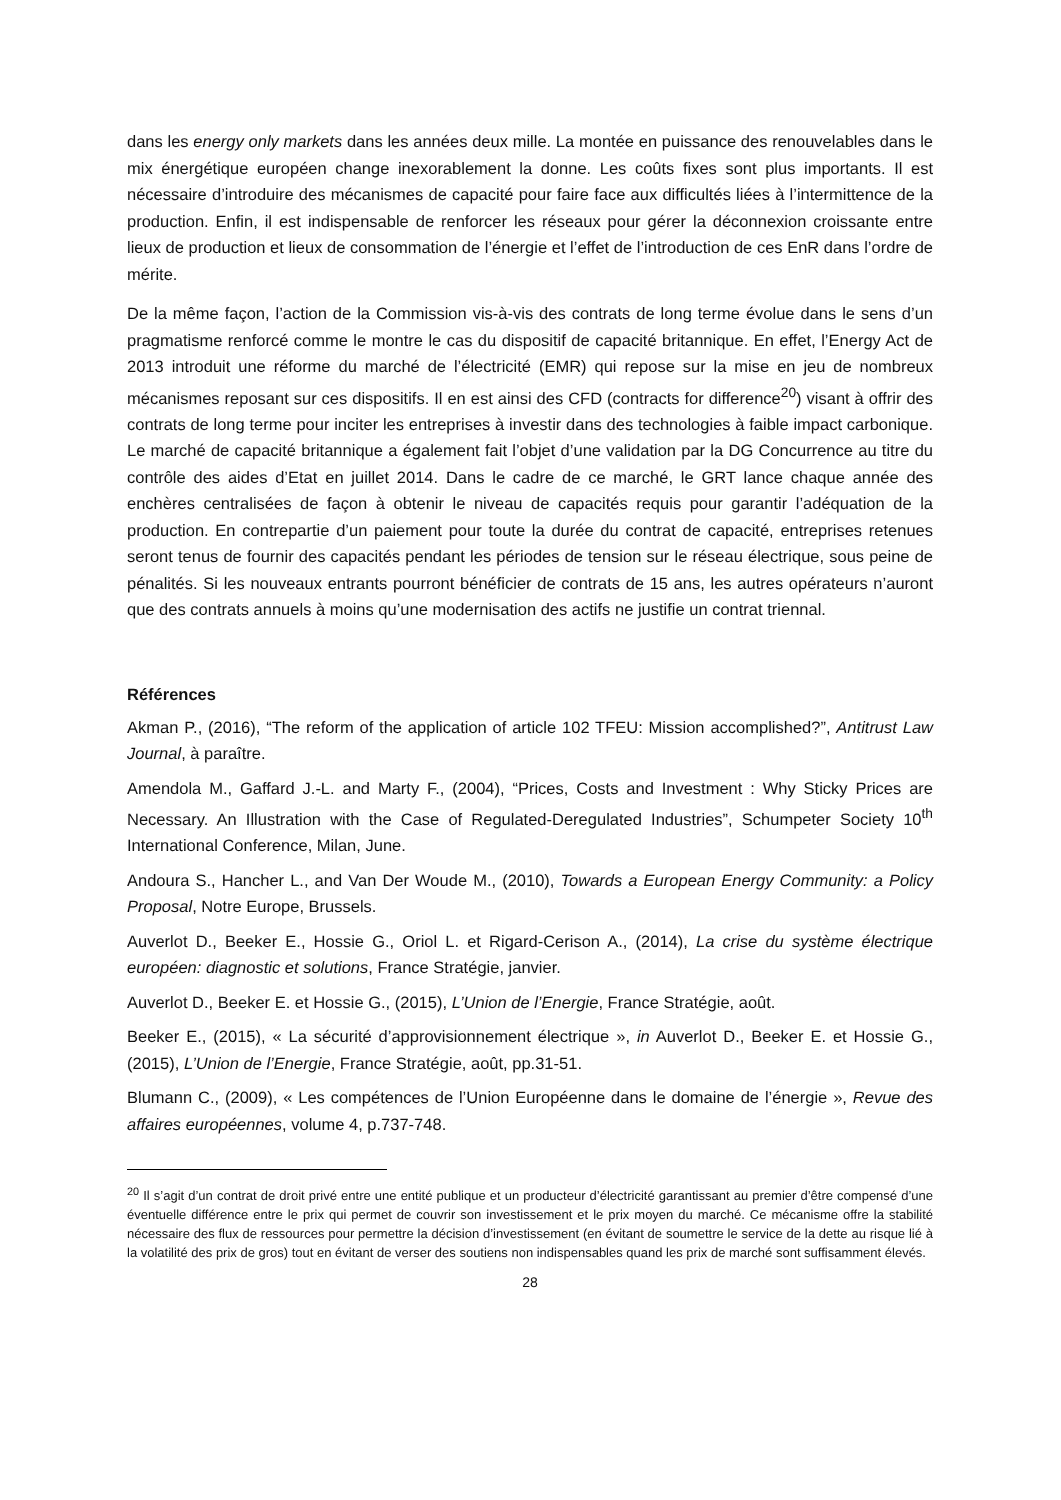dans les energy only markets dans les années deux mille. La montée en puissance des renouvelables dans le mix énergétique européen change inexorablement la donne. Les coûts fixes sont plus importants. Il est nécessaire d’introduire des mécanismes de capacité pour faire face aux difficultés liées à l’intermittence de la production. Enfin, il est indispensable de renforcer les réseaux pour gérer la déconnexion croissante entre lieux de production et lieux de consommation de l’énergie et l’effet de l’introduction de ces EnR dans l’ordre de mérite.
De la même façon, l’action de la Commission vis-à-vis des contrats de long terme évolue dans le sens d’un pragmatisme renforcé comme le montre le cas du dispositif de capacité britannique. En effet, l’Energy Act de 2013 introduit une réforme du marché de l’électricité (EMR) qui repose sur la mise en jeu de nombreux mécanismes reposant sur ces dispositifs. Il en est ainsi des CFD (contracts for difference<sup>20</sup>) visant à offrir des contrats de long terme pour inciter les entreprises à investir dans des technologies à faible impact carbonique. Le marché de capacité britannique a également fait l’objet d’une validation par la DG Concurrence au titre du contrôle des aides d’Etat en juillet 2014. Dans le cadre de ce marché, le GRT lance chaque année des enchères centralisées de façon à obtenir le niveau de capacités requis pour garantir l’adéquation de la production. En contrepartie d’un paiement pour toute la durée du contrat de capacité, entreprises retenues seront tenus de fournir des capacités pendant les périodes de tension sur le réseau électrique, sous peine de pénalités. Si les nouveaux entrants pourront bénéficier de contrats de 15 ans, les autres opérateurs n’auront que des contrats annuels à moins qu’une modernisation des actifs ne justifie un contrat triennal.
Références
Akman P., (2016), “The reform of the application of article 102 TFEU: Mission accomplished?”, Antitrust Law Journal, à paraître.
Amendola M., Gaffard J.-L. and Marty F., (2004), “Prices, Costs and Investment : Why Sticky Prices are Necessary. An Illustration with the Case of Regulated-Deregulated Industries”, Schumpeter Society 10<sup>th</sup> International Conference, Milan, June.
Andoura S., Hancher L., and Van Der Woude M., (2010), Towards a European Energy Community: a Policy Proposal, Notre Europe, Brussels.
Auverlot D., Beeker E., Hossie G., Oriol L. et Rigard-Cerison A., (2014), La crise du système électrique européen: diagnostic et solutions, France Stratégie, janvier.
Auverlot D., Beeker E. et Hossie G., (2015), L’Union de l’Energie, France Stratégie, août.
Beeker E., (2015), « La sécurité d’approvisionnement électrique », in Auverlot D., Beeker E. et Hossie G., (2015), L’Union de l’Energie, France Stratégie, août, pp.31-51.
Blumann C., (2009), « Les compétences de l’Union Européenne dans le domaine de l’énergie », Revue des affaires européennes, volume 4, p.737-748.
<sup>20</sup> Il s’agit d’un contrat de droit privé entre une entité publique et un producteur d’électricité garantissant au premier d’être compensé d’une éventuelle différence entre le prix qui permet de couvrir son investissement et le prix moyen du marché. Ce mécanisme offre la stabilité nécessaire des flux de ressources pour permettre la décision d’investissement (en évitant de soumettre le service de la dette au risque lié à la volatilité des prix de gros) tout en évitant de verser des soutiens non indispensables quand les prix de marché sont suffisamment élevés.
28